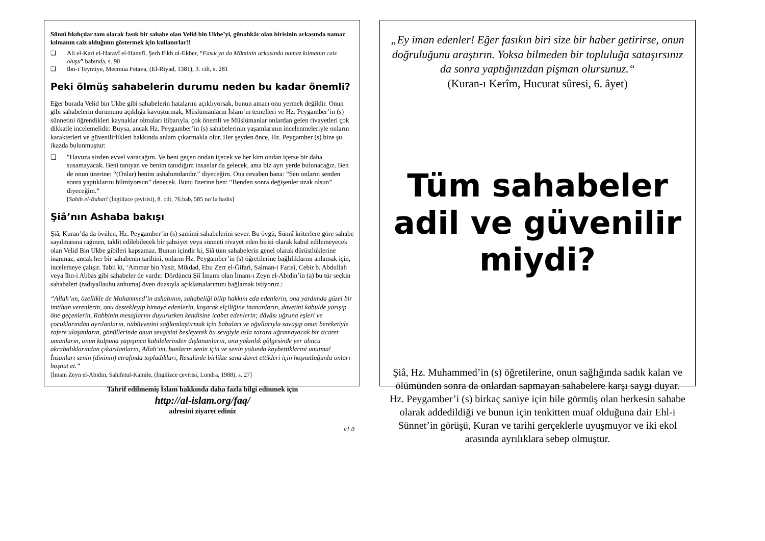Sünnî fıkıhçılar tam olarak fasık bir sahabe olan Velid bin Ukbe’yi, günahkâr olan birisinin arkasında namaz kılmanın caiz olduğunu göstermek için kullanırlar!!
❑ Ali el-Kari el-Haravî el-Hanefî, Şerh Fıkh ul-Ekber, “Fasık ya da Müminin arkasında namaz kılmanın caiz oluşu” babında, s. 90
❑ İbn-i Teymiye, Mecmua Fetava, (El-Riyad, 1381), 3. cilt, s. 281
Peki ölmüş sahabelerin durumu neden bu kadar önemli?
Eğer burada Velid bin Ukbe gibi sahabelerin hatalarını açıklıyorsak, bunun amacı onu yermek değildir. Onun gibi sahabelerin durumunu açıklığa kavuşturmak, Müslümanların İslam’ın temelleri ve Hz. Peygamber’in (s) sünnetini öğrendikleri kaynaklar olmaları itibarıyla, çok önemli ve Müslümanlar onlardan gelen rivayetleri çok dikkatle incelemelidir. Buysa, ancak Hz. Peygamber’in (s) sahabelerinin yaşamlarının incelenmeleriyle onların karakterleri ve güvenilirlikleri hakkında anlam çıkarmakla olur. Her şeyden önce, Hz. Peygamber (s) bize şu ikazda bulunmuştur:
❑ "Havuza sizden evvel varacağım. Ve beni geçen ondan içecek ve her kim ondan içerse bir daha susamayacak. Beni tanıyan ve benim tanıdığım insanlar da gelecek, ama biz ayrı yerde bulunacağız. Ben de onun üzerine: “(Onlar) benim ashabımdandır.” diyeceğim. Ona cevaben bana: “Sen onların senden sonra yaptıklarını bilmiyorsun” denecek. Bunu üzerine ben: “Benden sonra değişenler uzak olsun” diyeceğim.“
[Sahih el-Buharî (İngilizce çevirisi), 8. cilt, 76.bab, 585 no’lu hadis]
Şiâ’nın Ashaba bakışı
Şiâ, Kuran’da da övülen, Hz. Peygamber’in (s) samimi sahabelerini sever. Bu övgü, Sünnî kriterlere göre sahabe sayılmasına rağmen, taklit edilebilecek bir şahsiyet veya sünneti rivayet eden birisi olarak kabul edilemeyecek olan Velid Bin Ukbe gibileri kapsamaz. Bunun içindir ki, Siâ tüm sahabelerin genel olarak dürüstlüklerine inanmaz, ancak her bir sahabenin tarihini, onların Hz. Peygamber’in (s) öğretilerine bağlılıklarını anlamak için, incelemeye çalışır. Tabii ki, ‘Ammar bin Yasir, Mikdad, Ebu Zerr el-Ğifari, Salman-i Farisî, Cebir b. Abdullah veya İbn-i Abbas gibi sahabeler de vardır. Dördüncü Şiî İmamı olan İmam-ı Zeyn el-Abidin’in (a) bu tür seçkin sahabaleri (radıyallauhu anhuma) öven duasıyla açıklamalarımızı bağlamak istiyoruz.:
“Allah’ım, özellikle de Muhammed’in ashabının, sahabeliği bilip hakkını eda edenlerin, ona yardımda güzel bir imtihan verenlerin, onu destekleyip himaye edenlerin, koşarak elçiliğine inananların, davetini kabulde yarışıp öne geçenlerin, Rabbinin mesajlarını duyururken kendisine icabet edenlerin; dâvâsı uğruna eşleri ve çocuklarından ayrılanların, nübüvvetini sağlamlaştırmak için babaları ve oğullarıyla savaşıp onun bereketiyle zafere ulaşanların, gönüllerinde onun sevgisini besleyerek bu sevgiyle asla zarara uğramayacak bir ticaret umanların, onun kulpuna yapışınca kabilelerinden dışlananların, ona yakınlık gölgesinde yer alınca akrabalıklarından çıkarılanların, Allah’ım, bunların senin için ve senin yolunda kaybettiklerini unutma! İnsanları senin (dininin) etrafında topladıkları, Resulünle birlikte sana davet ettikleri için hoşnutluğunla onları hoşnut et.“
[İmam Zeyn el-Abidin, Sahifetul-Kamile, (İngilizce çevirisi, Londra, 1988), s. 27]
Tahrif edilmemiş İslam hakkında daha fazla bilgi edinmek için
http://al-islam.org/faq/
adresini ziyaret ediniz
v1.0
„Ey iman edenler! Eğer fasıkın biri size bir haber getirirse, onun doğruluğunu araştırın. Yoksa bilmeden bir topluluğa sataşırsınız da sonra yaptığınızdan pişman olursunuz.“
(Kuran-ı Kerîm, Hucurat sûresi, 6. âyet)
Tüm sahabeler
adil ve güvenilir
miydi?
Şiâ, Hz. Muhammed’in (s) öğretilerine, onun sağlığında sadık kalan ve ölümünden sonra da onlardan sapmayan sahabelere karşı saygı duyar. Hz. Peygamber’i (s) birkaç saniye için bile görmüş olan herkesin sahabe olarak addedildiği ve bunun için tenkitten muaf olduğuna dair Ehl-i Sünnet’in görüşü, Kuran ve tarihi gerçeklerle uyuşmuyor ve iki ekol arasında ayrılıklara sebep olmuştur.